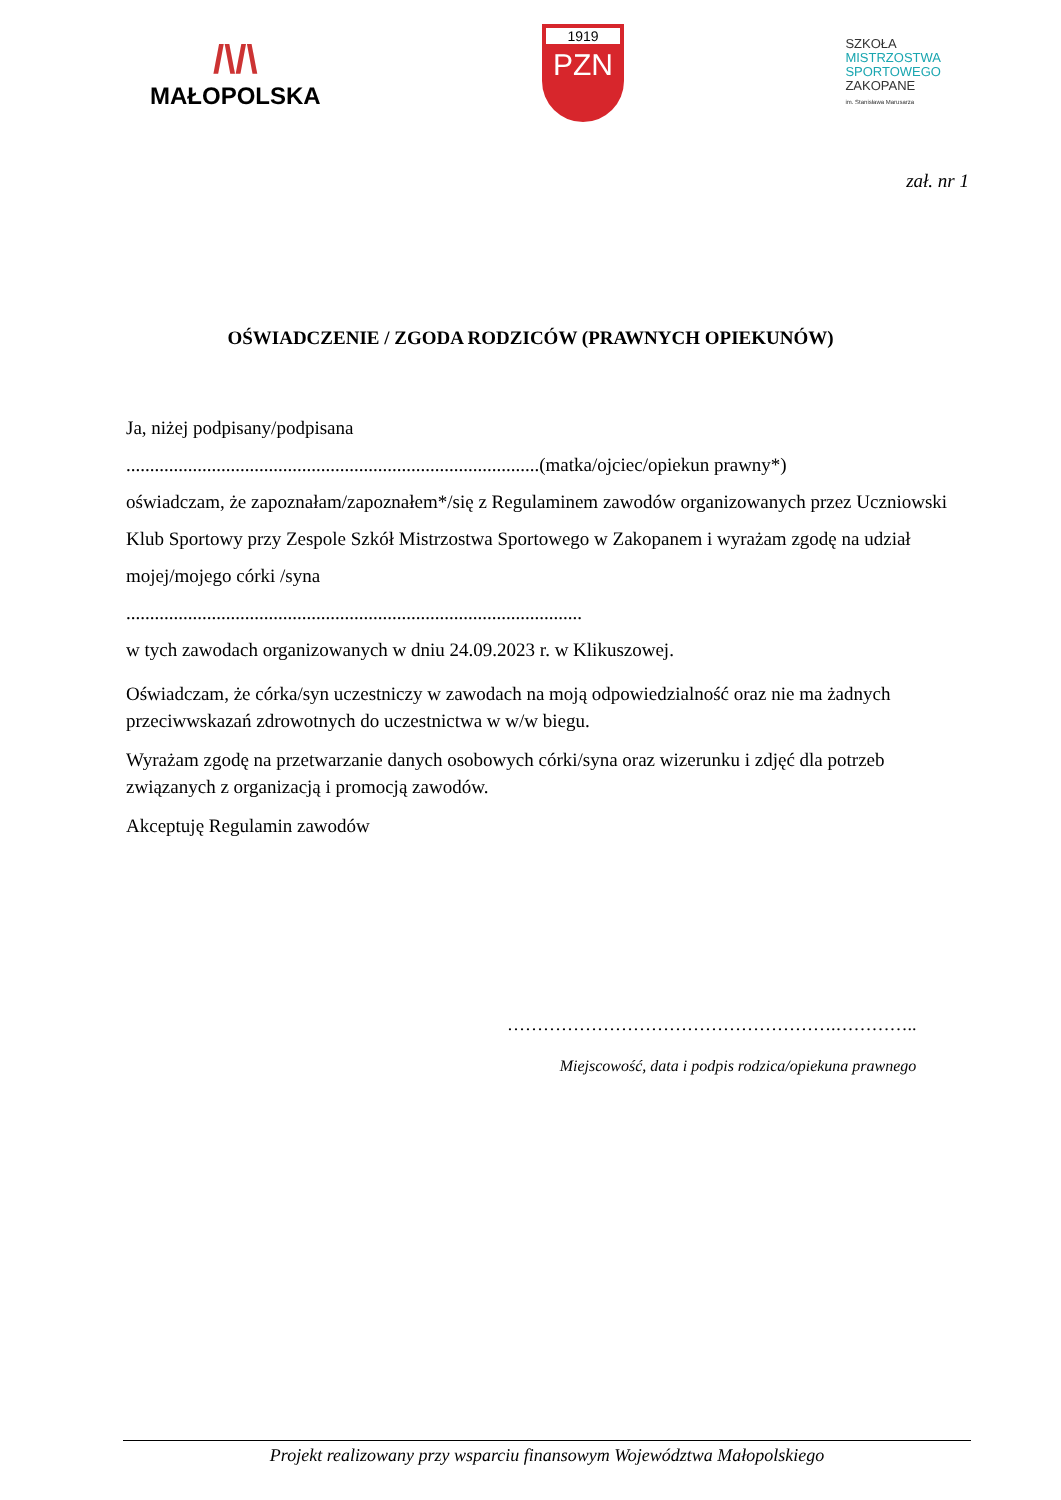/\/\
MAŁOPOLSKA
1919
PZN
SZKOŁA
MISTRZOSTWA
SPORTOWEGO
ZAKOPANE
im. Stanisława Marusarza
zał. nr 1
OŚWIADCZENIE / ZGODA RODZICÓW (PRAWNYCH OPIEKUNÓW)
Ja, niżej podpisany/podpisana
.......................................................................................(matka/ojciec/opiekun prawny*)
oświadczam, że zapoznałam/zapoznałem*/się z Regulaminem zawodów organizowanych przez Uczniowski Klub Sportowy przy Zespole Szkół Mistrzostwa Sportowego w Zakopanem i wyrażam zgodę na udział mojej/mojego córki /syna
................................................................................................
w tych zawodach organizowanych w dniu 24.09.2023 r. w Klikuszowej.
Oświadczam, że córka/syn uczestniczy w zawodach na moją odpowiedzialność oraz nie ma żadnych przeciwwskazań zdrowotnych do uczestnictwa w w/w biegu.
Wyrażam zgodę na przetwarzanie danych osobowych córki/syna oraz wizerunku i zdjęć dla potrzeb związanych z organizacją i promocją zawodów.
Akceptuję Regulamin zawodów
……………………………………………….…………..
Miejscowość, data i podpis rodzica/opiekuna prawnego
Projekt realizowany przy wsparciu finansowym Województwa Małopolskiego